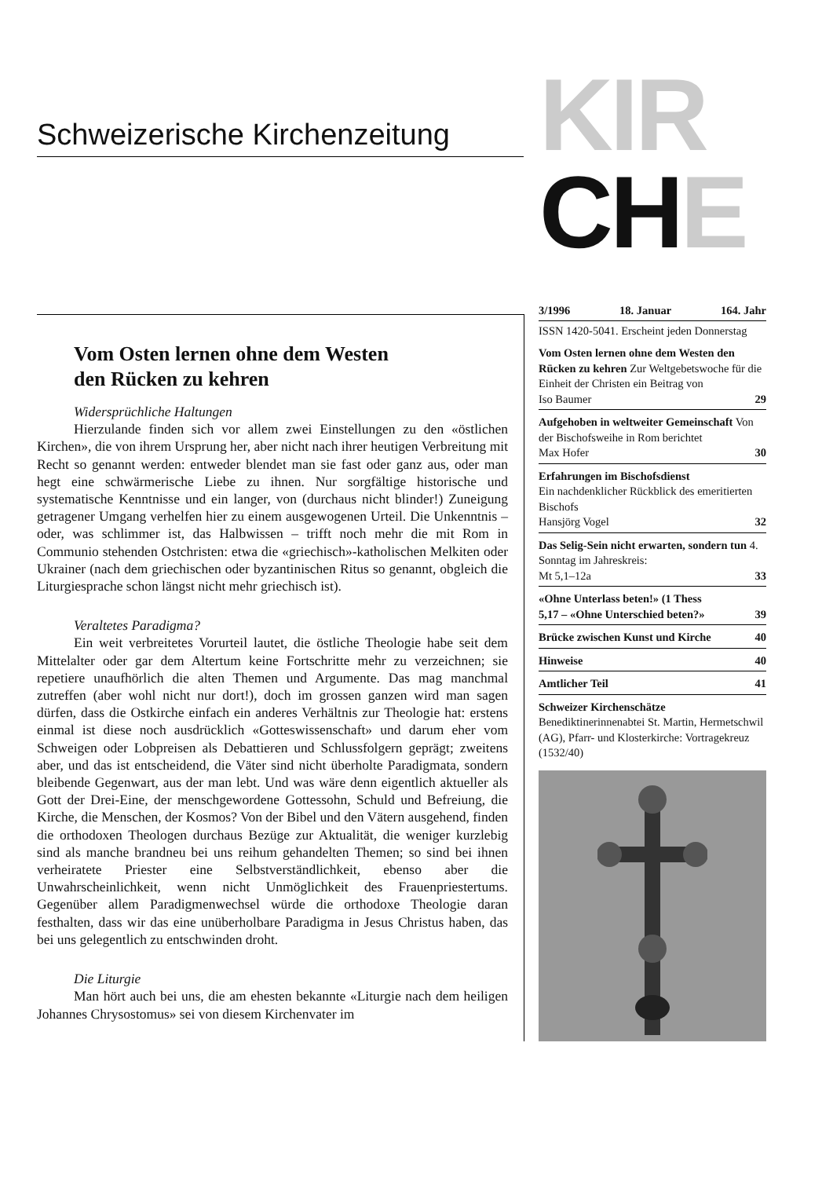Schweizerische Kirchenzeitung
KIR
CHE
Vom Osten lernen ohne dem Westen
den Rücken zu kehren
Widersprüchliche Haltungen
Hierzulande finden sich vor allem zwei Einstellungen zu den «östlichen Kirchen», die von ihrem Ursprung her, aber nicht nach ihrer heutigen Verbreitung mit Recht so genannt werden: entweder blendet man sie fast oder ganz aus, oder man hegt eine schwärmerische Liebe zu ihnen. Nur sorgfältige historische und systematische Kenntnisse und ein langer, von (durchaus nicht blinder!) Zuneigung getragener Umgang verhelfen hier zu einem ausgewogenen Urteil. Die Unkenntnis – oder, was schlimmer ist, das Halbwissen – trifft noch mehr die mit Rom in Communio stehenden Ostchristen: etwa die «griechisch»-katholischen Melkiten oder Ukrainer (nach dem griechischen oder byzantinischen Ritus so genannt, obgleich die Liturgiesprache schon längst nicht mehr griechisch ist).
Veraltetes Paradigma?
Ein weit verbreitetes Vorurteil lautet, die östliche Theologie habe seit dem Mittelalter oder gar dem Altertum keine Fortschritte mehr zu verzeichnen; sie repetiere unaufhörlich die alten Themen und Argumente. Das mag manchmal zutreffen (aber wohl nicht nur dort!), doch im grossen ganzen wird man sagen dürfen, dass die Ostkirche einfach ein anderes Verhältnis zur Theologie hat: erstens einmal ist diese noch ausdrücklich «Gotteswissenschaft» und darum eher vom Schweigen oder Lobpreisen als Debattieren und Schlussfolgern geprägt; zweitens aber, und das ist entscheidend, die Väter sind nicht überholte Paradigmata, sondern bleibende Gegenwart, aus der man lebt. Und was wäre denn eigentlich aktueller als Gott der Drei-Eine, der menschgewordene Gottessohn, Schuld und Befreiung, die Kirche, die Menschen, der Kosmos? Von der Bibel und den Vätern ausgehend, finden die orthodoxen Theologen durchaus Bezüge zur Aktualität, die weniger kurzlebig sind als manche brandneu bei uns reihum gehandelten Themen; so sind bei ihnen verheiratete Priester eine Selbstverständlichkeit, ebenso aber die Unwahrscheinlichkeit, wenn nicht Unmöglichkeit des Frauenpriestertums. Gegenüber allem Paradigmenwechsel würde die orthodoxe Theologie daran festhalten, dass wir das eine unüberholbare Paradigma in Jesus Christus haben, das bei uns gelegentlich zu entschwinden droht.
Die Liturgie
Man hört auch bei uns, die am ehesten bekannte «Liturgie nach dem heiligen Johannes Chrysostomus» sei von diesem Kirchenvater im
3/1996 18. Januar 164. Jahr
ISSN 1420-5041. Erscheint jeden Donnerstag
Vom Osten lernen ohne dem Westen den Rücken zu kehren Zur Weltgebetswoche für die Einheit der Christen ein Beitrag von
Iso Baumer 29
Aufgehoben in weltweiter Gemeinschaft Von der Bischofsweihe in Rom berichtet
Max Hofer 30
Erfahrungen im Bischofsdienst
Ein nachdenklicher Rückblick des emeritierten Bischofs
Hansjörg Vogel 32
Das Selig-Sein nicht erwarten, sondern tun 4. Sonntag im Jahreskreis:
Mt 5,1–12a 33
«Ohne Unterlass beten!» (1 Thess
5,17 – «Ohne Unterschied beten?» 39
Brücke zwischen Kunst und Kirche 40
Hinweise 40
Amtlicher Teil 41
Schweizer Kirchenschätze
Benediktinerinnenabtei St. Martin, Hermetschwil (AG), Pfarr- und Klosterkirche: Vortragekreuz (1532/40)